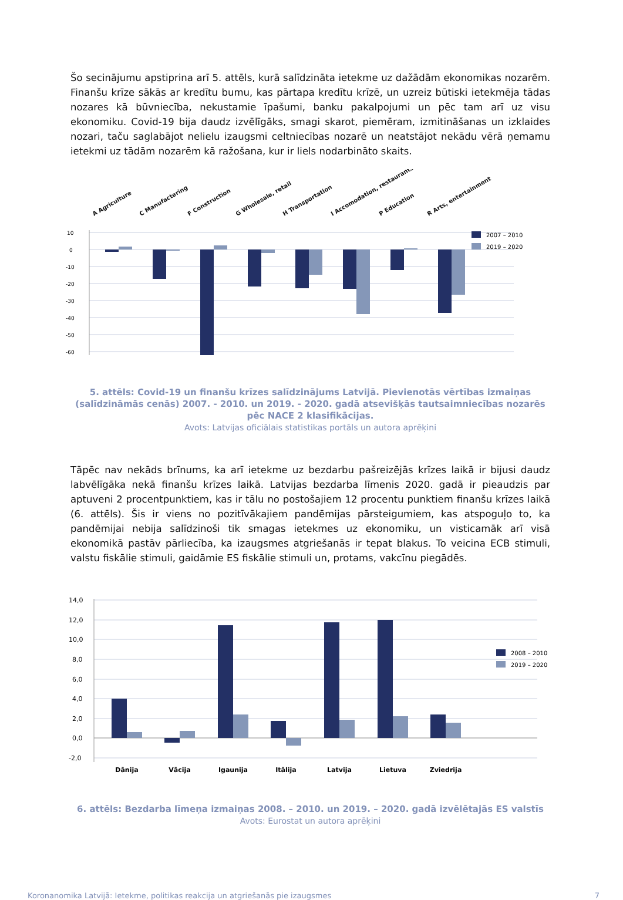Šo secinājumu apstiprina arī 5. attēls, kurā salīdzināta ietekme uz dažādām ekonomikas nozarēm. Finanšu krīze sākās ar kredītu bumu, kas pārtapa kredītu krīzē, un uzreiz būtiski ietekmēja tādas nozares kā būvniecība, nekustamie īpašumi, banku pakalpojumi un pēc tam arī uz visu ekonomiku. Covid-19 bija daudz izvēlīgāks, smagi skarot, piemēram, izmitināšanas un izklaides nozari, taču saglabājot nelielu izaugsmi celtniecības nozarē un neatstājot nekādu vērā ņemamu ietekmi uz tādām nozarēm kā ražošana, kur ir liels nodarbināto skaits.
A Agriculture
C Manufactering
F Construction
G Wholesale, retail
H Transportation
I Accomodation, restaurants
P Education
R Arts, entertainment
10
0
-10
-20
-30
-40
-50
-60
2007 – 2010
2019 – 2020
5. attēls: Covid-19 un finanšu krīzes salīdzinājums Latvijā. Pievienotās vērtības izmaiņas (salīdzināmās cenās) 2007. - 2010. un 2019. - 2020. gadā atsevišķās tautsaimniecības nozarēs pēc NACE 2 klasifikācijas.
Avots: Latvijas oficiālais statistikas portāls un autora aprēķini
Tāpēc nav nekāds brīnums, ka arī ietekme uz bezdarbu pašreizējās krīzes laikā ir bijusi daudz labvēlīgāka nekā finanšu krīzes laikā. Latvijas bezdarba līmenis 2020. gadā ir pieaudzis par aptuveni 2 procentpunktiem, kas ir tālu no postošajiem 12 procentu punktiem finanšu krīzes laikā (6. attēls). Šis ir viens no pozitīvākajiem pandēmijas pārsteigumiem, kas atspoguļo to, ka pandēmijai nebija salīdzinoši tik smagas ietekmes uz ekonomiku, un visticamāk arī visā ekonomikā pastāv pārliecība, ka izaugsmes atgriešanās ir tepat blakus. To veicina ECB stimuli, valstu fiskālie stimuli, gaidāmie ES fiskālie stimuli un, protams, vakcīnu piegādēs.
14,0
12,0
10,0
8,0
6,0
4,0
2,0
0,0
-2,0
Dānija
Vācija
Igaunija
Itālija
Latvija
Lietuva
Zviedrija
2008 – 2010
2019 – 2020
6. attēls: Bezdarba līmeņa izmaiņas 2008. – 2010. un 2019. – 2020. gadā izvēlētajās ES valstīs
Avots: Eurostat un autora aprēķini
Koronanomika Latvijā: Ietekme, politikas reakcija un atgriešanās pie izaugsmes 7